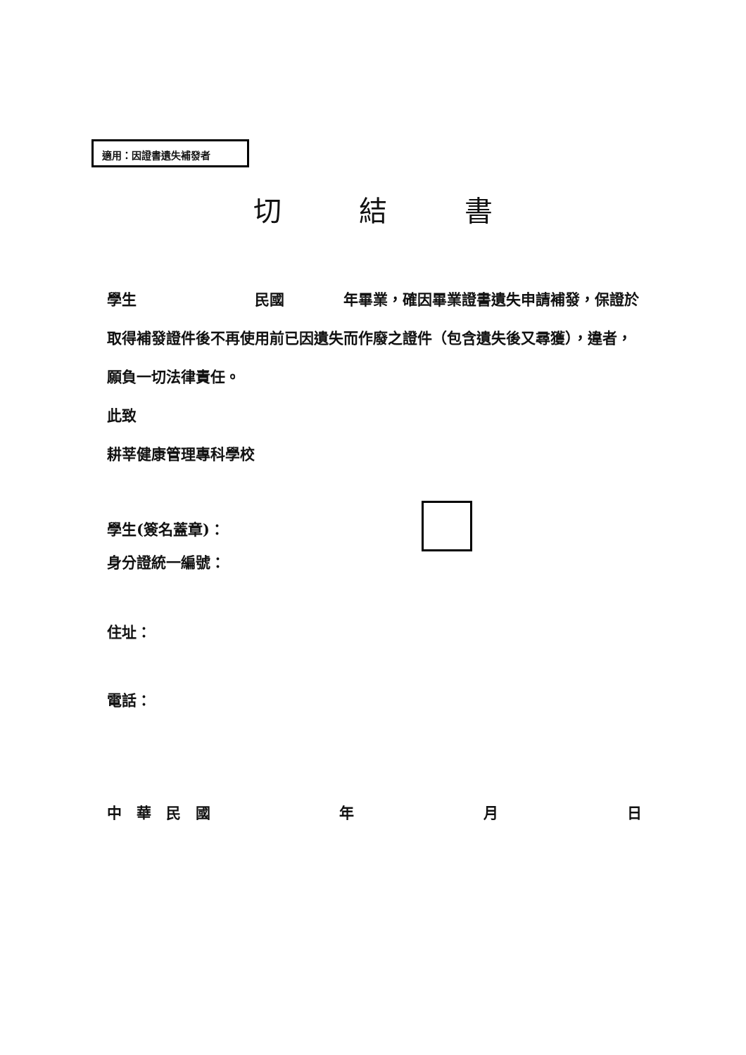適用：因證書遺失補發者
切結書
學生　　　　　　　　民國　　　　年畢業，確因畢業證書遺失申請補發，保證於取得補發證件後不再使用前已因遺失而作廢之證件（包含遺失後又尋獲），違者，願負一切法律責任。
此致
耕莘健康管理專科學校
學生(簽名蓋章)：
身分證統一編號：
住址：
電話：
中　華　民　國 年 月 日